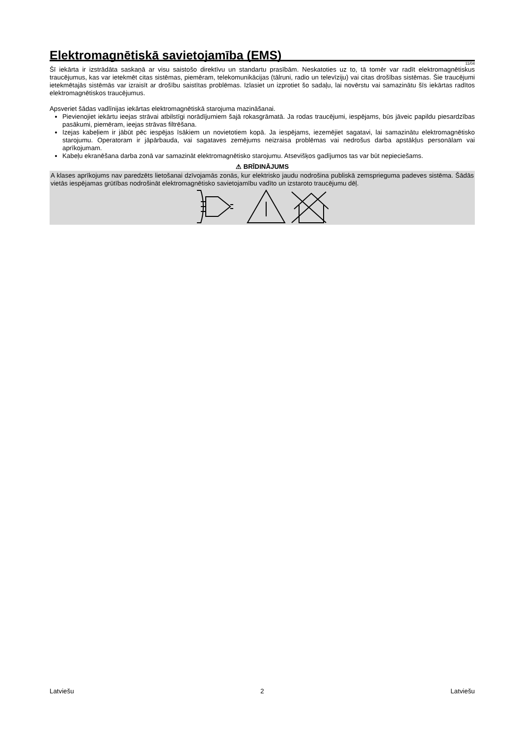Elektromagnētiskā savietojamība (EMS)
11/04
Šī iekārta ir izstrādāta saskaņā ar visu saistošo direktīvu un standartu prasībām. Neskatoties uz to, tā tomēr var radīt elektromagnētiskus traucējumus, kas var ietekmēt citas sistēmas, piemēram, telekomunikācijas (tālruni, radio un televīziju) vai citas drošības sistēmas. Šie traucējumi ietekmētajās sistēmās var izraisīt ar drošību saistītas problēmas. Izlasiet un izprotiet šo sadaļu, lai novērstu vai samazinātu šīs iekārtas radītos elektromagnētiskos traucējumus.
Apsveriet šādas vadlīnijas iekārtas elektromagnētiskā starojuma mazināšanai.
Pievienojiet iekārtu ieejas strāvai atbilstīgi norādījumiem šajā rokasgrāmatā. Ja rodas traucējumi, iespējams, būs jāveic papildu piesardzības pasākumi, piemēram, ieejas strāvas filtrēšana.
Izejas kabeļiem ir jābūt pēc iespējas īsākiem un novietotiem kopā. Ja iespējams, iezemējiet sagatavi, lai samazinātu elektromagnētisko starojumu. Operatoram ir jāpārbauda, vai sagataves zemējums neizraisa problēmas vai nedrošus darba apstākļus personālam vai aprīkojumam.
Kabeļu ekranēšana darba zonā var samazināt elektromagnētisko starojumu. Atsevišķos gadījumos tas var būt nepieciešams.
⚠ BRĪDINĀJUMS
A klases aprīkojums nav paredzēts lietošanai dzīvojamās zonās, kur elektrisko jaudu nodrošina publiskā zemsprieguma padeves sistēma. Šādās vietās iespējamas grūtības nodrošināt elektromagnētisko savietojamību vadīto un izstaroto traucējumu dēļ.
Latviešu 2 Latviešu